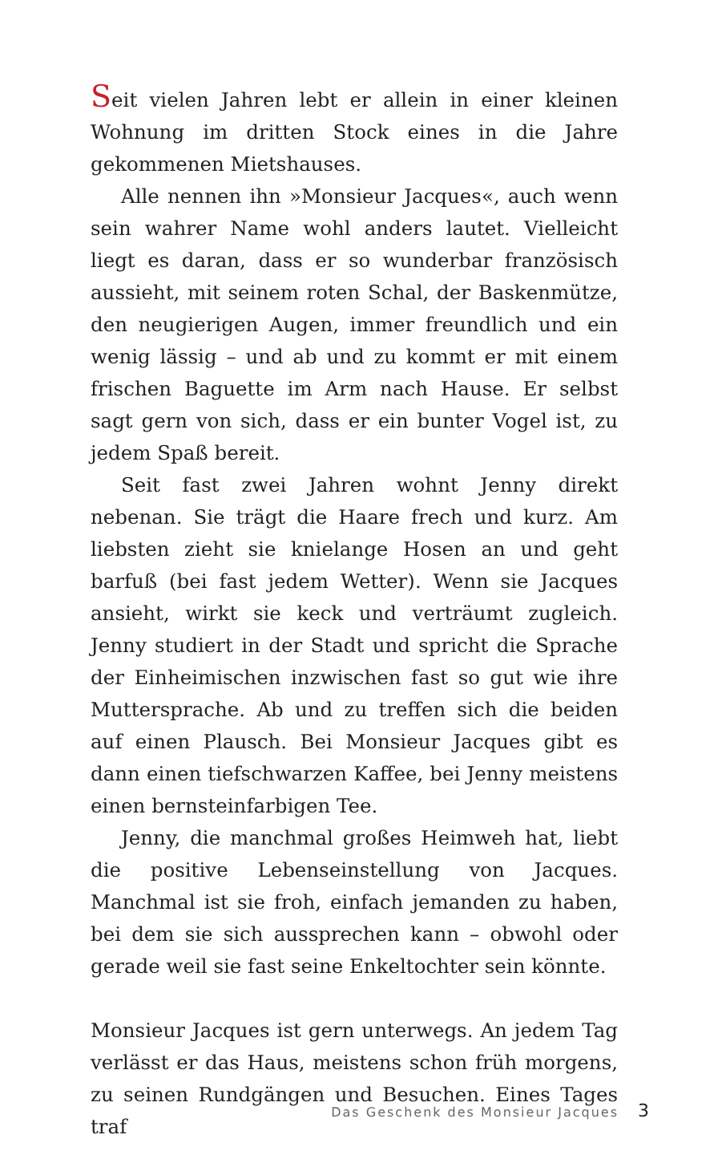Seit vielen Jahren lebt er allein in einer kleinen Wohnung im dritten Stock eines in die Jahre gekommenen Mietshauses.
Alle nennen ihn »Monsieur Jacques«, auch wenn sein wahrer Name wohl anders lautet. Vielleicht liegt es daran, dass er so wunderbar französisch aussieht, mit seinem roten Schal, der Baskenmütze, den neugierigen Augen, immer freundlich und ein wenig lässig – und ab und zu kommt er mit einem frischen Baguette im Arm nach Hause. Er selbst sagt gern von sich, dass er ein bunter Vogel ist, zu jedem Spaß bereit.
Seit fast zwei Jahren wohnt Jenny direkt nebenan. Sie trägt die Haare frech und kurz. Am liebsten zieht sie knielange Hosen an und geht barfuß (bei fast jedem Wetter). Wenn sie Jacques ansieht, wirkt sie keck und verträumt zugleich. Jenny studiert in der Stadt und spricht die Sprache der Einheimischen inzwischen fast so gut wie ihre Muttersprache. Ab und zu treffen sich die beiden auf einen Plausch. Bei Monsieur Jacques gibt es dann einen tiefschwarzen Kaffee, bei Jenny meistens einen bernsteinfarbigen Tee.
Jenny, die manchmal großes Heimweh hat, liebt die positive Lebenseinstellung von Jacques. Manchmal ist sie froh, einfach jemanden zu haben, bei dem sie sich aussprechen kann – obwohl oder gerade weil sie fast seine Enkeltochter sein könnte.
Monsieur Jacques ist gern unterwegs. An jedem Tag verlässt er das Haus, meistens schon früh morgens, zu seinen Rundgängen und Besuchen. Eines Tages traf
Das Geschenk des Monsieur Jacques 3